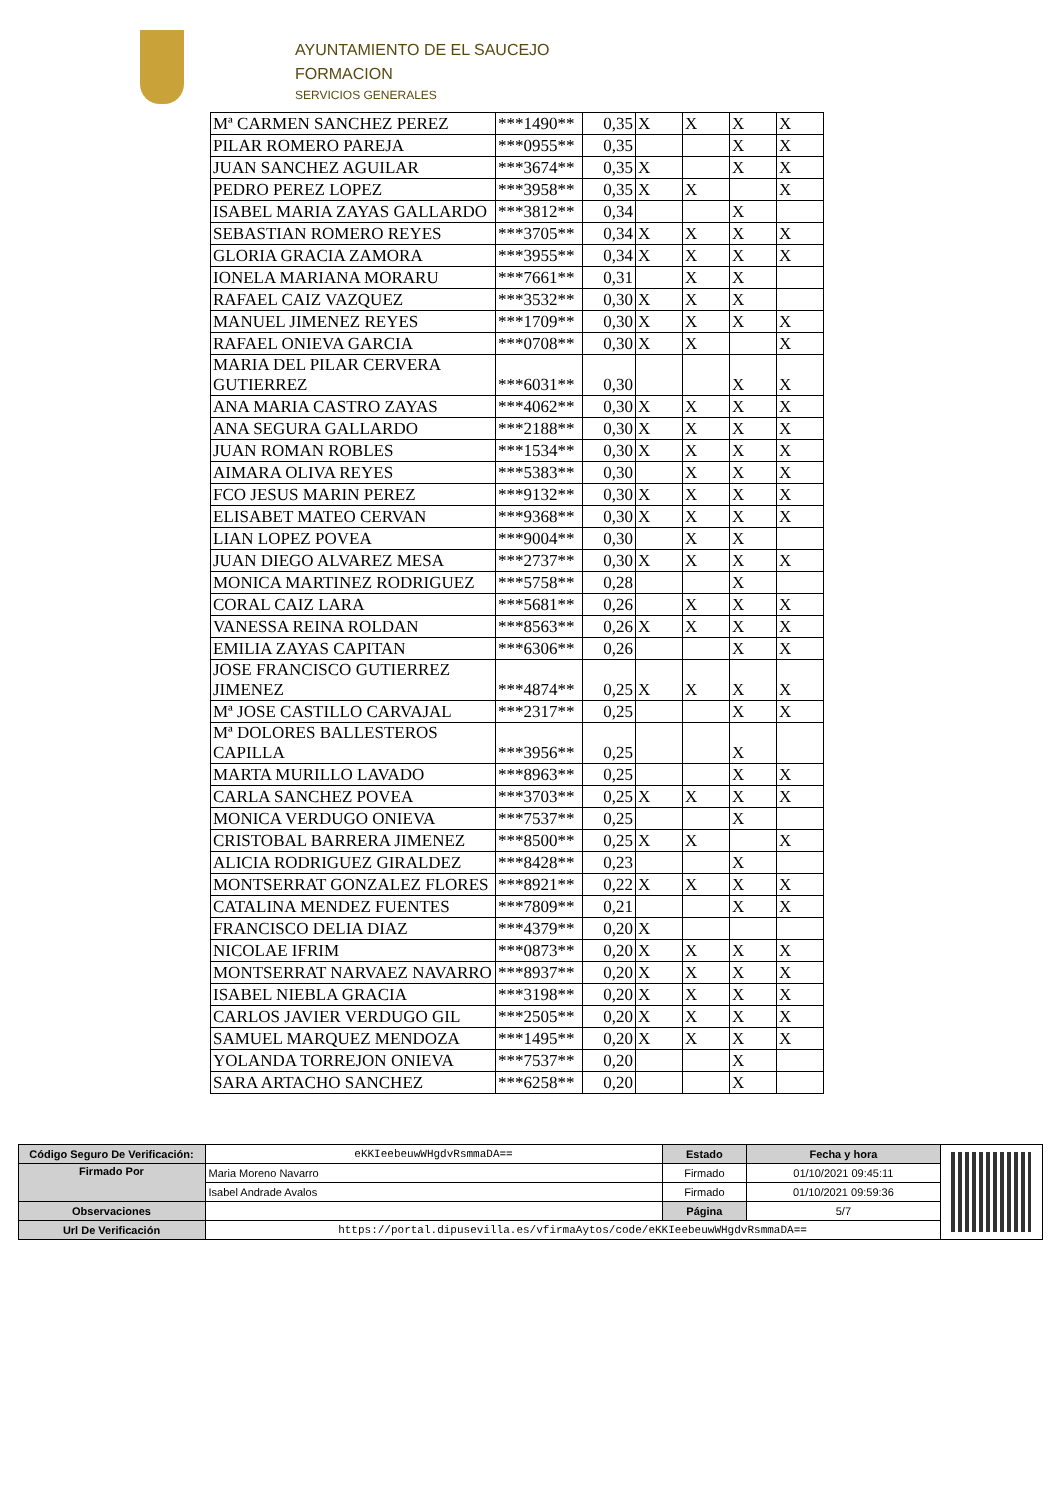AYUNTAMIENTO DE EL SAUCEJO
FORMACION
SERVICIOS GENERALES
| Mª CARMEN SANCHEZ PEREZ | ***1490** | 0,35 | X | X | X | X |
| PILAR ROMERO PAREJA | ***0955** | 0,35 | | | X | X |
| JUAN SANCHEZ AGUILAR | ***3674** | 0,35 | X | | X | X |
| PEDRO PEREZ LOPEZ | ***3958** | 0,35 | X | X | | X |
| ISABEL MARIA ZAYAS GALLARDO | ***3812** | 0,34 | | | X | |
| SEBASTIAN ROMERO REYES | ***3705** | 0,34 | X | X | X | X |
| GLORIA GRACIA ZAMORA | ***3955** | 0,34 | X | X | X | X |
| IONELA MARIANA MORARU | ***7661** | 0,31 | | X | X | |
| RAFAEL CAIZ VAZQUEZ | ***3532** | 0,30 | X | X | X | |
| MANUEL JIMENEZ REYES | ***1709** | 0,30 | X | X | X | X |
| RAFAEL ONIEVA GARCIA | ***0708** | 0,30 | X | X | | X |
| MARIA DEL PILAR CERVERA GUTIERREZ | ***6031** | 0,30 | | | X | X |
| ANA MARIA CASTRO ZAYAS | ***4062** | 0,30 | X | X | X | X |
| ANA SEGURA GALLARDO | ***2188** | 0,30 | X | X | X | X |
| JUAN ROMAN ROBLES | ***1534** | 0,30 | X | X | X | X |
| AIMARA OLIVA REYES | ***5383** | 0,30 | | X | X | X |
| FCO JESUS MARIN PEREZ | ***9132** | 0,30 | X | X | X | X |
| ELISABET MATEO CERVAN | ***9368** | 0,30 | X | X | X | X |
| LIAN LOPEZ POVEA | ***9004** | 0,30 | | X | X | |
| JUAN DIEGO ALVAREZ MESA | ***2737** | 0,30 | X | X | X | X |
| MONICA MARTINEZ RODRIGUEZ | ***5758** | 0,28 | | | X | |
| CORAL CAIZ LARA | ***5681** | 0,26 | | X | X | X |
| VANESSA REINA ROLDAN | ***8563** | 0,26 | X | X | X | X |
| EMILIA ZAYAS CAPITAN | ***6306** | 0,26 | | | X | X |
| JOSE FRANCISCO GUTIERREZ JIMENEZ | ***4874** | 0,25 | X | X | X | X |
| Mª JOSE CASTILLO CARVAJAL | ***2317** | 0,25 | | | X | X |
| Mª DOLORES BALLESTEROS CAPILLA | ***3956** | 0,25 | | | X | |
| MARTA MURILLO LAVADO | ***8963** | 0,25 | | | X | X |
| CARLA SANCHEZ POVEA | ***3703** | 0,25 | X | X | X | X |
| MONICA VERDUGO ONIEVA | ***7537** | 0,25 | | | X | |
| CRISTOBAL BARRERA JIMENEZ | ***8500** | 0,25 | X | X | | X |
| ALICIA RODRIGUEZ GIRALDEZ | ***8428** | 0,23 | | | X | |
| MONTSERRAT GONZALEZ FLORES | ***8921** | 0,22 | X | X | X | X |
| CATALINA MENDEZ FUENTES | ***7809** | 0,21 | | | X | X |
| FRANCISCO DELIA DIAZ | ***4379** | 0,20 | X | | | |
| NICOLAE IFRIM | ***0873** | 0,20 | X | X | X | X |
| MONTSERRAT NARVAEZ NAVARRO | ***8937** | 0,20 | X | X | X | X |
| ISABEL NIEBLA GRACIA | ***3198** | 0,20 | X | X | X | X |
| CARLOS JAVIER VERDUGO GIL | ***2505** | 0,20 | X | X | X | X |
| SAMUEL MARQUEZ MENDOZA | ***1495** | 0,20 | X | X | X | X |
| YOLANDA TORREJON ONIEVA | ***7537** | 0,20 | | | X | |
| SARA ARTACHO SANCHEZ | ***6258** | 0,20 | | | X | |
| Código Seguro De Verificación: | eKKIeebeuwWHgdvRsmmaDA== | Estado | Fecha y hora | |
| Firmado Por | Maria Moreno Navarro | Firmado | 01/10/2021 09:45:11 | |
| | Isabel Andrade Avalos | Firmado | 01/10/2021 09:59:36 | |
| Observaciones | | Página | 5/7 | |
| Url De Verificación | https://portal.dipusevilla.es/vfirmaAytos/code/eKKIeebeuwWHgdvRsmmaDA== | | | |